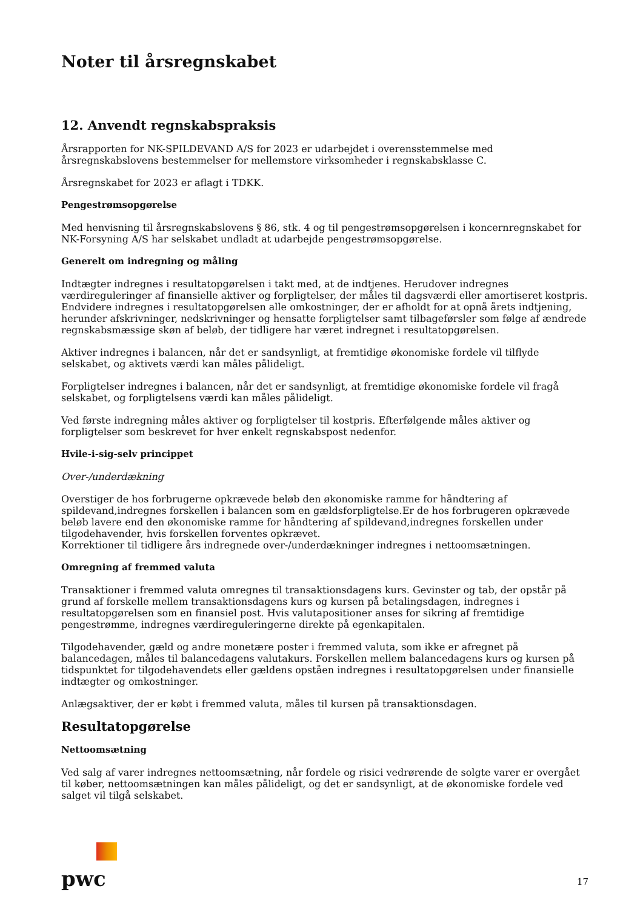Noter til årsregnskabet
12. Anvendt regnskabspraksis
Årsrapporten for NK-SPILDEVAND A/S for 2023 er udarbejdet i overensstemmelse med årsregnskabslovens bestemmelser for mellemstore virksomheder i regnskabsklasse C.
Årsregnskabet for 2023 er aflagt i TDKK.
Pengestrømsopgørelse
Med henvisning til årsregnskabslovens § 86, stk. 4 og til pengestrømsopgørelsen i koncernregnskabet for NK-Forsyning A/S har selskabet undladt at udarbejde pengestrømsopgørelse.
Generelt om indregning og måling
Indtægter indregnes i resultatopgørelsen i takt med, at de indtjenes. Herudover indregnes værdireguleringer af finansielle aktiver og forpligtelser, der måles til dagsværdi eller amortiseret kostpris. Endvidere indregnes i resultatopgørelsen alle omkostninger, der er afholdt for at opnå årets indtjening, herunder afskrivninger, nedskrivninger og hensatte forpligtelser samt tilbageførsler som følge af ændrede regnskabsmæssige skøn af beløb, der tidligere har været indregnet i resultatopgørelsen.
Aktiver indregnes i balancen, når det er sandsynligt, at fremtidige økonomiske fordele vil tilflyde selskabet, og aktivets værdi kan måles pålideligt.
Forpligtelser indregnes i balancen, når det er sandsynligt, at fremtidige økonomiske fordele vil fragå selskabet, og forpligtelsens værdi kan måles pålideligt.
Ved første indregning måles aktiver og forpligtelser til kostpris. Efterfølgende måles aktiver og forpligtelser som beskrevet for hver enkelt regnskabspost nedenfor.
Hvile-i-sig-selv princippet
Over-/underdækning
Overstiger de hos forbrugerne opkrævede beløb den økonomiske ramme for håndtering af spildevand,indregnes forskellen i balancen som en gældsforpligtelse.Er de hos forbrugeren opkrævede beløb lavere end den økonomiske ramme for håndtering af spildevand,indregnes forskellen under tilgodehavender, hvis forskellen forventes opkrævet.
Korrektioner til tidligere års indregnede over-/underdækninger indregnes i nettoomsætningen.
Omregning af fremmed valuta
Transaktioner i fremmed valuta omregnes til transaktionsdagens kurs. Gevinster og tab, der opstår på grund af forskelle mellem transaktionsdagens kurs og kursen på betalingsdagen, indregnes i resultatopgørelsen som en finansiel post. Hvis valutapositioner anses for sikring af fremtidige pengestrømme, indregnes værdireguleringerne direkte på egenkapitalen.
Tilgodehavender, gæld og andre monetære poster i fremmed valuta, som ikke er afregnet på balancedagen, måles til balancedagens valutakurs. Forskellen mellem balancedagens kurs og kursen på tidspunktet for tilgodehavendets eller gældens opståen indregnes i resultatopgørelsen under finansielle indtægter og omkostninger.
Anlægsaktiver, der er købt i fremmed valuta, måles til kursen på transaktionsdagen.
Resultatopgørelse
Nettoomsætning
Ved salg af varer indregnes nettoomsætning, når fordele og risici vedrørende de solgte varer er overgået til køber, nettoomsætningen kan måles pålideligt, og det er sandsynligt, at de økonomiske fordele ved salget vil tilgå selskabet.
pwc
17